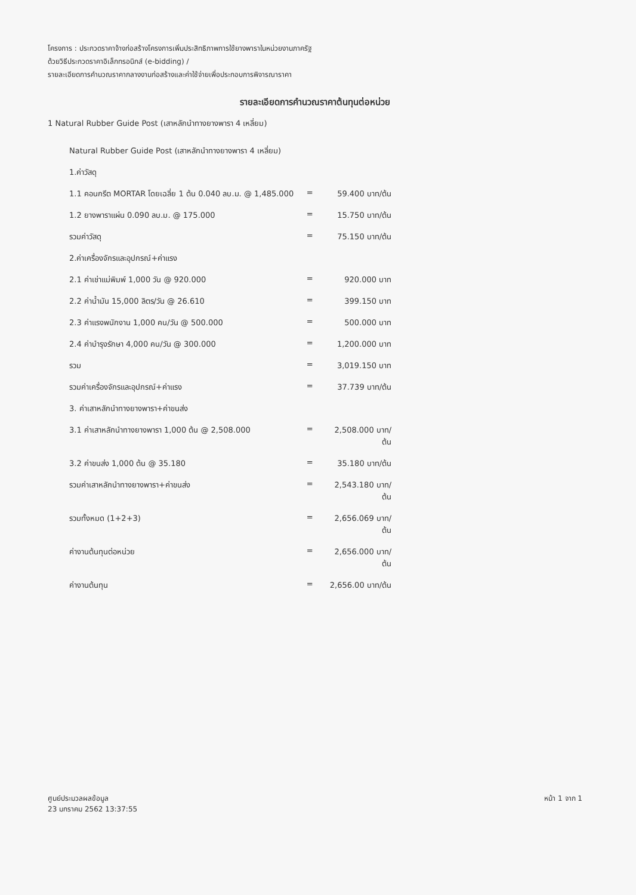โครงการ : ประกวดราคาจ้างก่อสร้างโครงการเพิ่มประสิทธิภาพการใช้ยางพาราในหน่วยงานภาครัฐ
ด้วยวิธีประกวดราคาอิเล็กทรอนิกส์ (e-bidding) /
รายละเอียดการคำนวณราคากลางงานก่อสร้างและค่าใช้จ่ายเพื่อประกอบการพิจารณาราคา
รายละเอียดการคำนวณราคาต้นทุนต่อหน่วย
1 Natural Rubber Guide Post (เสาหลักนำทางยางพารา 4 เหลี่ยม)
| Natural Rubber Guide Post (เสาหลักนำทางยางพารา 4 เหลี่ยม) | | |
| 1.ค่าวัสดุ | | |
| 1.1 คอนกรีต MORTAR โดยเฉลี่ย 1 ต้น 0.040 ลบ.ม. @ 1,485.000 | = | 59.400 บาท/ต้น |
| 1.2 ยางพาราแผ่น 0.090 ลบ.ม. @ 175.000 | = | 15.750 บาท/ต้น |
| รวมค่าวัสดุ | = | 75.150 บาท/ต้น |
| 2.ค่าเครื่องจักรและอุปกรณ์+ค่าแรง | | |
| 2.1 ค่าเช่าแม่พิมพ์ 1,000 วัน @ 920.000 | = | 920.000 บาท |
| 2.2 ค่าน้ำมัน 15,000 ลิตร/วัน @ 26.610 | = | 399.150 บาท |
| 2.3 ค่าแรงพนักงาน 1,000 คน/วัน @ 500.000 | = | 500.000 บาท |
| 2.4 ค่าบำรุงรักษา 4,000 คน/วัน @ 300.000 | = | 1,200.000 บาท |
| รวม | = | 3,019.150 บาท |
| รวมค่าเครื่องจักรและอุปกรณ์+ค่าแรง | = | 37.739 บาท/ต้น |
| 3. ค่าเสาหลักนำทางยางพารา+ค่าขนส่ง | | |
| 3.1 ค่าเสาหลักนำทางยางพารา 1,000 ต้น @ 2,508.000 | = | 2,508.000 บาท/ต้น |
| 3.2 ค่าขนส่ง 1,000 ต้น @ 35.180 | = | 35.180 บาท/ต้น |
| รวมค่าเสาหลักนำทางยางพารา+ค่าขนส่ง | = | 2,543.180 บาท/ต้น |
| รวมทั้งหมด (1+2+3) | = | 2,656.069 บาท/ต้น |
| ค่างานต้นทุนต่อหน่วย | = | 2,656.000 บาท/ต้น |
| ค่างานต้นทุน | = | 2,656.00 บาท/ต้น |
ศูนย์ประมวลผลข้อมูล
23 มกราคม 2562 13:37:55
หน้า 1 จาก 1